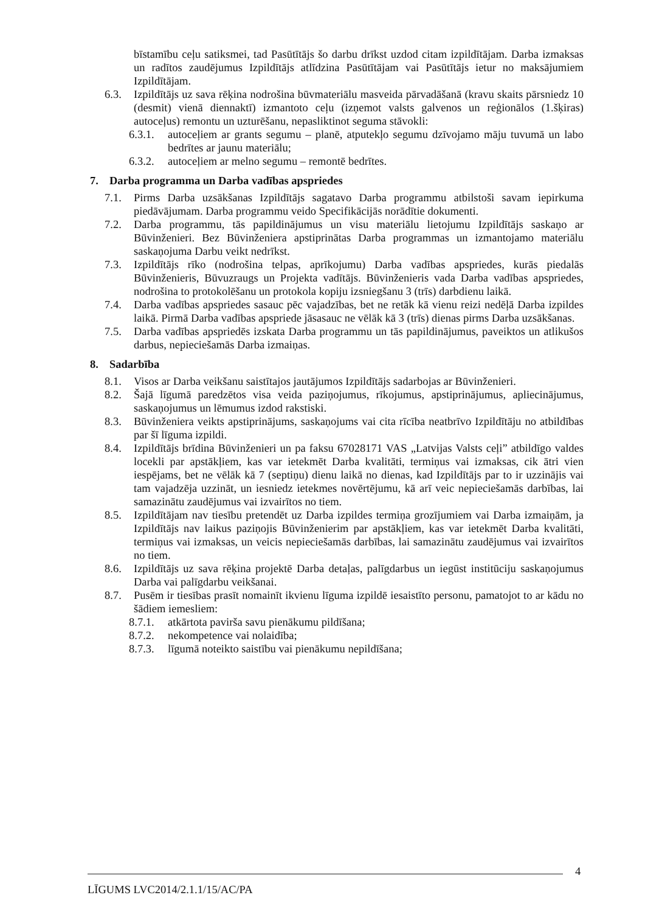bīstamību ceļu satiksmei, tad Pasūtītājs šo darbu drīkst uzdod citam izpildītājam. Darba izmaksas un radītos zaudējumus Izpildītājs atlīdzina Pasūtītājam vai Pasūtītājs ietur no maksājumiem Izpildītājam.
6.3. Izpildītājs uz sava rēķina nodrošina būvmateriālu masveida pārvadāšanā (kravu skaits pārsniedz 10 (desmit) vienā diennaktī) izmantoto ceļu (izņemot valsts galvenos un reģionālos (1.šķiras) autoceļus) remontu un uzturēšanu, nepasliktinot seguma stāvokli:
6.3.1. autoceļiem ar grants segumu – planē, atputekļo segumu dzīvojamo māju tuvumā un labo bedrītes ar jaunu materiālu;
6.3.2. autoceļiem ar melno segumu – remontē bedrītes.
7. Darba programma un Darba vadības apspriedes
7.1. Pirms Darba uzsākšanas Izpildītājs sagatavo Darba programmu atbilstoši savam iepirkuma piedāvājumam. Darba programmu veido Specifikācijās norādītie dokumenti.
7.2. Darba programmu, tās papildinājumus un visu materiālu lietojumu Izpildītājs saskaņo ar Būvinženieri. Bez Būvinženiera apstiprinātas Darba programmas un izmantojamo materiālu saskaņojuma Darbu veikt nedrīkst.
7.3. Izpildītājs rīko (nodrošina telpas, aprīkojumu) Darba vadības apspriedes, kurās piedalās Būvinženieris, Būvuzraugs un Projekta vadītājs. Būvinženieris vada Darba vadības apspriedes, nodrošina to protokolēšanu un protokola kopiju izsniegšanu 3 (trīs) darbdienu laikā.
7.4. Darba vadības apspriedes sasauc pēc vajadzības, bet ne retāk kā vienu reizi nedēļā Darba izpildes laikā. Pirmā Darba vadības apspriede jāsasauc ne vēlāk kā 3 (trīs) dienas pirms Darba uzsākšanas.
7.5. Darba vadības apspriedēs izskata Darba programmu un tās papildinājumus, paveiktos un atlikušos darbus, nepieciešamās Darba izmaiņas.
8. Sadarbība
8.1. Visos ar Darba veikšanu saistītajos jautājumos Izpildītājs sadarbojas ar Būvinženieri.
8.2. Šajā līgumā paredzētos visa veida paziņojumus, rīkojumus, apstiprinājumus, apliecinājumus, saskaņojumus un lēmumus izdod rakstiski.
8.3. Būvinženiera veikts apstiprinājums, saskaņojums vai cita rīcība neatbrīvo Izpildītāju no atbildības par šī līguma izpildi.
8.4. Izpildītājs brīdina Būvinženieri un pa faksu 67028171 VAS „Latvijas Valsts ceļi” atbildīgo valdes locekli par apstākļiem, kas var ietekmēt Darba kvalitāti, termiņus vai izmaksas, cik ātri vien iespējams, bet ne vēlāk kā 7 (septiņu) dienu laikā no dienas, kad Izpildītājs par to ir uzzinājis vai tam vajadzēja uzzināt, un iesniedz ietekmes novērtējumu, kā arī veic nepieciešamās darbības, lai samazinātu zaudējumus vai izvairītos no tiem.
8.5. Izpildītājam nav tiesību pretendēt uz Darba izpildes termiņa grozījumiem vai Darba izmaiņām, ja Izpildītājs nav laikus paziņojis Būvinženierim par apstākļiem, kas var ietekmēt Darba kvalitāti, termiņus vai izmaksas, un veicis nepieciešamās darbības, lai samazinātu zaudējumus vai izvairītos no tiem.
8.6. Izpildītājs uz sava rēķina projektē Darba detaļas, palīgdarbus un iegūst institūciju saskaņojumus Darba vai palīgdarbu veikšanai.
8.7. Pusēm ir tiesības prasīt nomainīt ikvienu līguma izpildē iesaistīto personu, pamatojot to ar kādu no šādiem iemesliem:
8.7.1. atkārtota pavirša savu pienākumu pildīšana;
8.7.2. nekompetence vai nolaidība;
8.7.3. līgumā noteikto saistību vai pienākumu nepildīšana;
4
LĪGUMS LVC2014/2.1.1/15/AC/PA